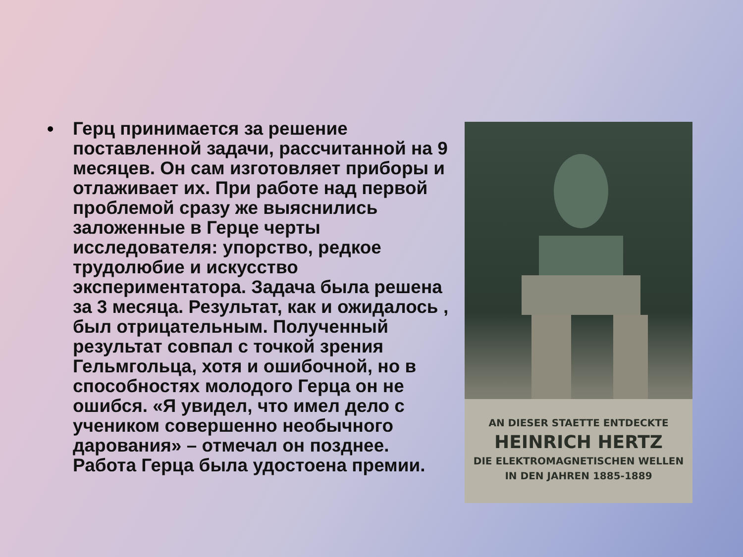• Герц принимается за решение поставленной задачи, рассчитанной на 9 месяцев. Он сам изготовляет приборы и отлаживает их. При работе над первой проблемой сразу же выяснились заложенные в Герце черты исследователя: упорство, редкое трудолюбие и искусство экспериментатора. Задача была решена за 3 месяца. Результат, как и ожидалось , был отрицательным. Полученный результат совпал с точкой зрения Гельмгольца, хотя и ошибочной, но в способностях молодого Герца он не ошибся. «Я увидел, что имел дело с учеником совершенно необычного дарования» – отмечал он позднее. Работа Герца была удостоена премии.
AN DIESER STAETTE ENTDECKTE
HEINRICH HERTZ
DIE ELEKTROMAGNETISCHEN WELLEN
IN DEN JAHREN 1885-1889